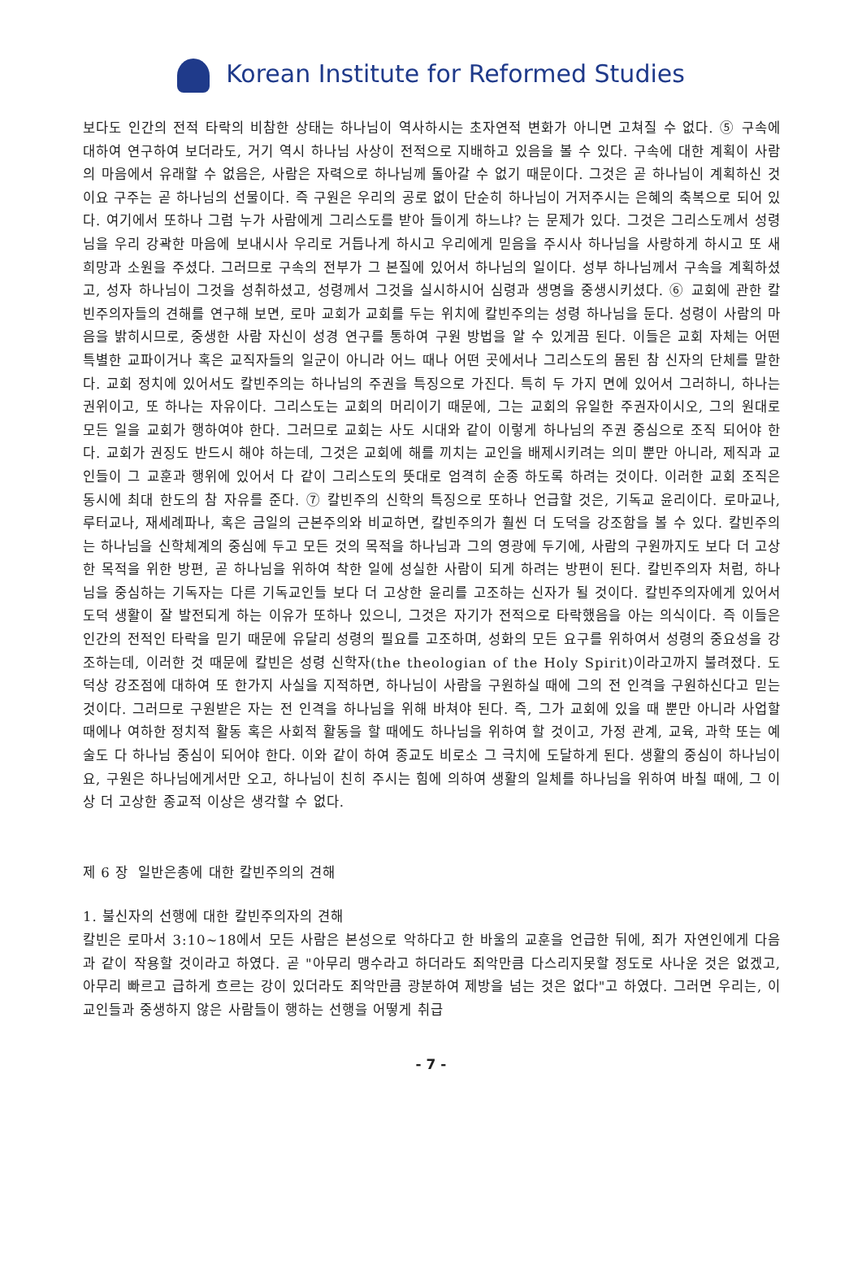Korean Institute for Reformed Studies
보다도 인간의 전적 타락의 비참한 상태는 하나님이 역사하시는 초자연적 변화가 아니면 고쳐질 수 없다. ⑤ 구속에 대하여 연구하여 보더라도, 거기 역시 하나님 사상이 전적으로 지배하고 있음을 볼 수 있다. 구속에 대한 계획이 사람의 마음에서 유래할 수 없음은, 사람은 자력으로 하나님께 돌아갈 수 없기 때문이다. 그것은 곧 하나님이 계획하신 것이요 구주는 곧 하나님의 선물이다. 즉 구원은 우리의 공로 없이 단순히 하나님이 거저주시는 은혜의 축복으로 되어 있다. 여기에서 또하나 그럼 누가 사람에게 그리스도를 받아 들이게 하느냐? 는 문제가 있다. 그것은 그리스도께서 성령님을 우리 강곽한 마음에 보내시사 우리로 거듭나게 하시고 우리에게 믿음을 주시사 하나님을 사랑하게 하시고 또 새 희망과 소원을 주셨다. 그러므로 구속의 전부가 그 본질에 있어서 하나님의 일이다. 성부 하나님께서 구속을 계획하셨고, 성자 하나님이 그것을 성취하셨고, 성령께서 그것을 실시하시어 심령과 생명을 중생시키셨다. ⑥ 교회에 관한 칼빈주의자들의 견해를 연구해 보면, 로마 교회가 교회를 두는 위치에 칼빈주의는 성령 하나님을 둔다. 성령이 사람의 마음을 밝히시므로, 중생한 사람 자신이 성경 연구를 통하여 구원 방법을 알 수 있게끔 된다. 이들은 교회 자체는 어떤 특별한 교파이거나 혹은 교직자들의 일군이 아니라 어느 때나 어떤 곳에서나 그리스도의 몸된 참 신자의 단체를 말한다. 교회 정치에 있어서도 칼빈주의는 하나님의 주권을 특징으로 가진다. 특히 두 가지 면에 있어서 그러하니, 하나는 권위이고, 또 하나는 자유이다. 그리스도는 교회의 머리이기 때문에, 그는 교회의 유일한 주권자이시오, 그의 원대로 모든 일을 교회가 행하여야 한다. 그러므로 교회는 사도 시대와 같이 이렇게 하나님의 주권 중심으로 조직 되어야 한다. 교회가 권징도 반드시 해야 하는데, 그것은 교회에 해를 끼치는 교인을 배제시키려는 의미 뿐만 아니라, 제직과 교인들이 그 교훈과 행위에 있어서 다 같이 그리스도의 뜻대로 엄격히 순종 하도록 하려는 것이다. 이러한 교회 조직은 동시에 최대 한도의 참 자유를 준다. ⑦ 칼빈주의 신학의 특징으로 또하나 언급할 것은, 기독교 윤리이다. 로마교나, 루터교나, 재세례파나, 혹은 금일의 근본주의와 비교하면, 칼빈주의가 훨씬 더 도덕을 강조함을 볼 수 있다. 칼빈주의는 하나님을 신학체계의 중심에 두고 모든 것의 목적을 하나님과 그의 영광에 두기에, 사람의 구원까지도 보다 더 고상한 목적을 위한 방편, 곧 하나님을 위하여 착한 일에 성실한 사람이 되게 하려는 방편이 된다. 칼빈주의자 처럼, 하나님을 중심하는 기독자는 다른 기독교인들 보다 더 고상한 윤리를 고조하는 신자가 될 것이다. 칼빈주의자에게 있어서 도덕 생활이 잘 발전되게 하는 이유가 또하나 있으니, 그것은 자기가 전적으로 타락했음을 아는 의식이다. 즉 이들은 인간의 전적인 타락을 믿기 때문에 유달리 성령의 필요를 고조하며, 성화의 모든 요구를 위하여서 성령의 중요성을 강조하는데, 이러한 것 때문에 칼빈은 성령 신학자(the theologian of the Holy Spirit)이라고까지 불려졌다. 도덕상 강조점에 대하여 또 한가지 사실을 지적하면, 하나님이 사람을 구원하실 때에 그의 전 인격을 구원하신다고 믿는 것이다. 그러므로 구원받은 자는 전 인격을 하나님을 위해 바쳐야 된다. 즉, 그가 교회에 있을 때 뿐만 아니라 사업할 때에나 여하한 정치적 활동 혹은 사회적 활동을 할 때에도 하나님을 위하여 할 것이고, 가정 관계, 교육, 과학 또는 예술도 다 하나님 중심이 되어야 한다. 이와 같이 하여 종교도 비로소 그 극치에 도달하게 된다. 생활의 중심이 하나님이요, 구원은 하나님에게서만 오고, 하나님이 친히 주시는 힘에 의하여 생활의 일체를 하나님을 위하여 바칠 때에, 그 이상 더 고상한 종교적 이상은 생각할 수 없다.
제 6 장 일반은총에 대한 칼빈주의의 견해
1. 불신자의 선행에 대한 칼빈주의자의 견해
칼빈은 로마서 3:10~18에서 모든 사람은 본성으로 악하다고 한 바울의 교훈을 언급한 뒤에, 죄가 자연인에게 다음과 같이 작용할 것이라고 하였다. 곧 "아무리 맹수라고 하더라도 죄악만큼 다스리지못할 정도로 사나운 것은 없겠고, 아무리 빠르고 급하게 흐르는 강이 있더라도 죄악만큼 광분하여 제방을 넘는 것은 없다"고 하였다. 그러면 우리는, 이교인들과 중생하지 않은 사람들이 행하는 선행을 어떻게 취급
- 7 -